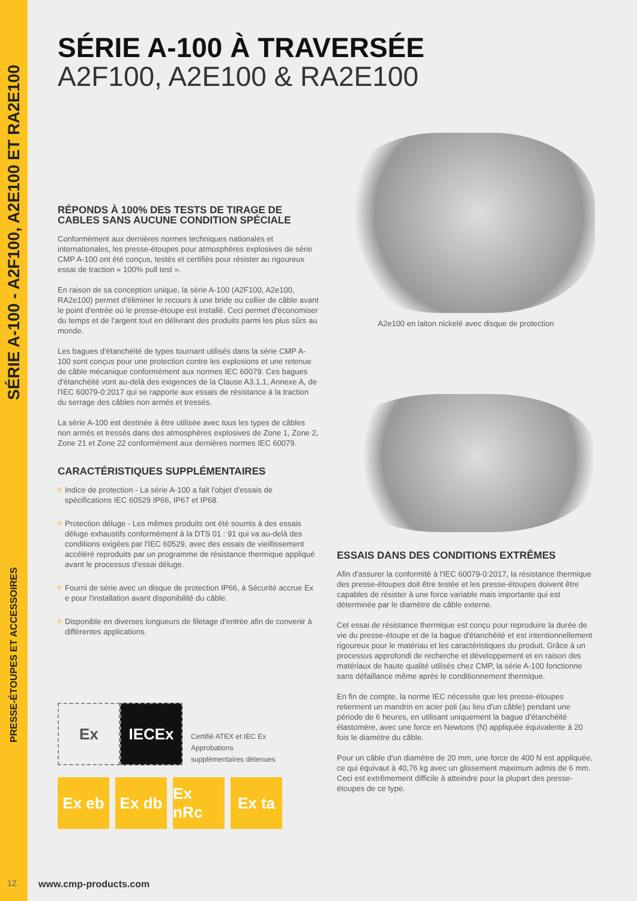SÉRIE A-100 - A2F100, A2E100 ET RA2E100
PRESSE-ÉTOUPES ET ACCESSOIRES
SÉRIE A-100 À TRAVERSÉE
A2F100, A2E100 & RA2E100
RÉPONDS À 100% DES TESTS DE TIRAGE DE CABLES SANS AUCUNE CONDITION SPÉCIALE
Conformément aux dernières normes techniques nationales et internationales, les presse-étoupes pour atmosphères explosives de série CMP A-100 ont été conçus, testés et certifiés pour résister au rigoureux essai de traction « 100% pull test ».
En raison de sa conception unique, la série A-100 (A2F100, A2e100, RA2e100) permet d'éliminer le recours à une bride ou collier de câble avant le point d'entrée où le presse-étoupe est installé. Ceci permet d'économiser du temps et de l'argent tout en délivrant des produits parmi les plus sûrs au monde.
Les bagues d'étanchéité de types tournant utilisés dans la série CMP A-100 sont conçus pour une protection contre les explosions et une retenue de câble mécanique conformément aux normes IEC 60079. Ces bagues d'étanchéité vont au-delà des exigences de la Clause A3.1.1, Annexe A, de l'IEC 60079-0:2017 qui se rapporte aux essais de résistance à la traction du serrage des câbles non armés et tressés.
La série A-100 est destinée à être utilisée avec tous les types de câbles non armés et tressés dans des atmosphères explosives de Zone 1, Zone 2, Zone 21 et Zone 22 conformément aux dernières normes IEC 60079.
CARACTÉRISTIQUES SUPPLÉMENTAIRES
Indice de protection - La série A-100 a fait l'objet d'essais de spécifications IEC 60529 IP66, IP67 et IP68.
Protection déluge - Les mêmes produits ont été soumis à des essais déluge exhaustifs conformément à la DTS 01 : 91 qui va au-delà des conditions exigées par l'IEC 60529, avec des essais de vieillissement accéléré reproduits par un programme de résistance thermique appliqué avant le processus d'essai déluge.
Fourni de série avec un disque de protection IP66, à Sécurité accrue Ex e pour l'installation avant disponibilité du câble.
Disponible en diverses longueurs de filetage d'entrée afin de convenir à différentes applications.
Ex
IECEx
Certifié ATEX et IEC Ex
Approbations
supplémentaires détenues
Ex eb Ex db Ex nRc
Ex ta
A2e100 en laiton nickelé avec disque de protection
ESSAIS DANS DES CONDITIONS EXTRÊMES
Afin d'assurer la conformité à l'IEC 60079-0:2017, la résistance thermique des presse-étoupes doit être testée et les presse-étoupes doivent être capables de résister à une force variable mais importante qui est déterminée par le diamètre de câble externe.
Cet essai de résistance thermique est conçu pour reproduire la durée de vie du presse-étoupe et de la bague d'étanchéité et est intentionnellement rigoureux pour le matériau et les caractéristiques du produit. Grâce à un processus approfondi de recherche et développement et en raison des matériaux de haute qualité utilisés chez CMP, la série A-100 fonctionne sans défaillance même après le conditionnement thermique.
En fin de compte, la norme IEC nécessite que les presse-étoupes retiennent un mandrin en acier poli (au lieu d'un câble) pendant une période de 6 heures, en utilisant uniquement la bague d'étanchéité élastomère, avec une force en Newtons (N) appliquée équivalente à 20 fois le diamètre du câble.
Pour un câble d'un diamètre de 20 mm, une force de 400 N est appliquée, ce qui équivaut à 40,76 kg avec un glissement maximum admis de 6 mm. Ceci est extrêmement difficile à atteindre pour la plupart des presse-étoupes de ce type.
12. www.cmp-products.com